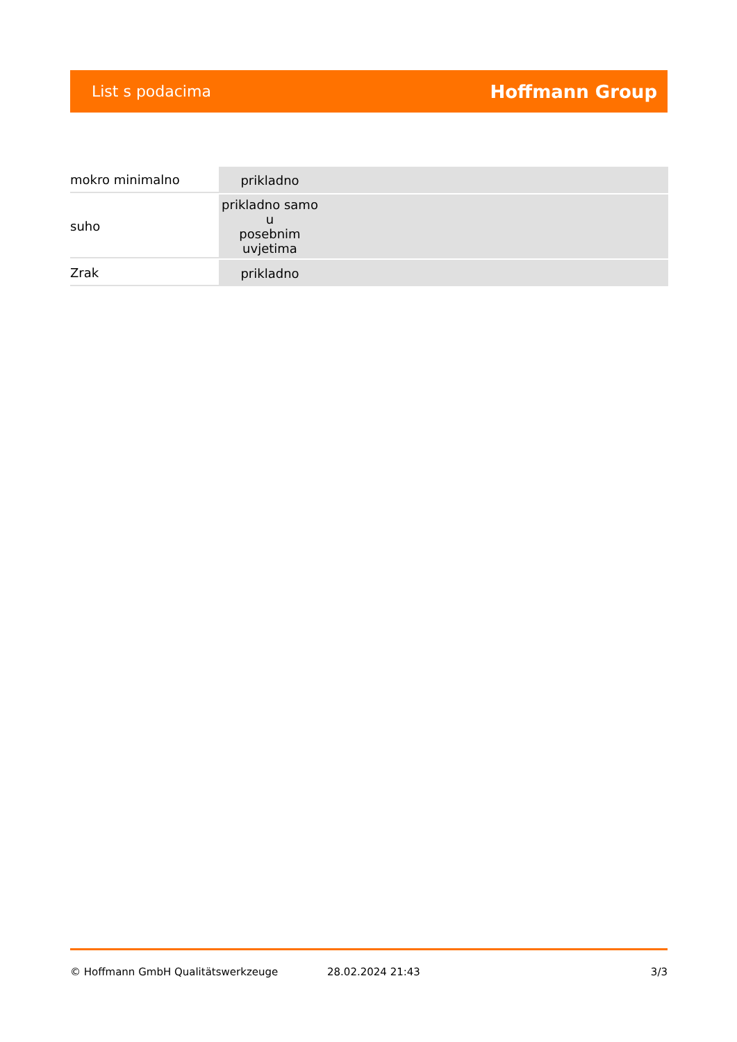List s podacima Hoffmann Group
| mokro minimalno | prikladno |
| suho | prikladno samo u posebnim uvjetima |
| Zrak | prikladno |
© Hoffmann GmbH Qualitätswerkzeuge 28.02.2024 21:43 3/3